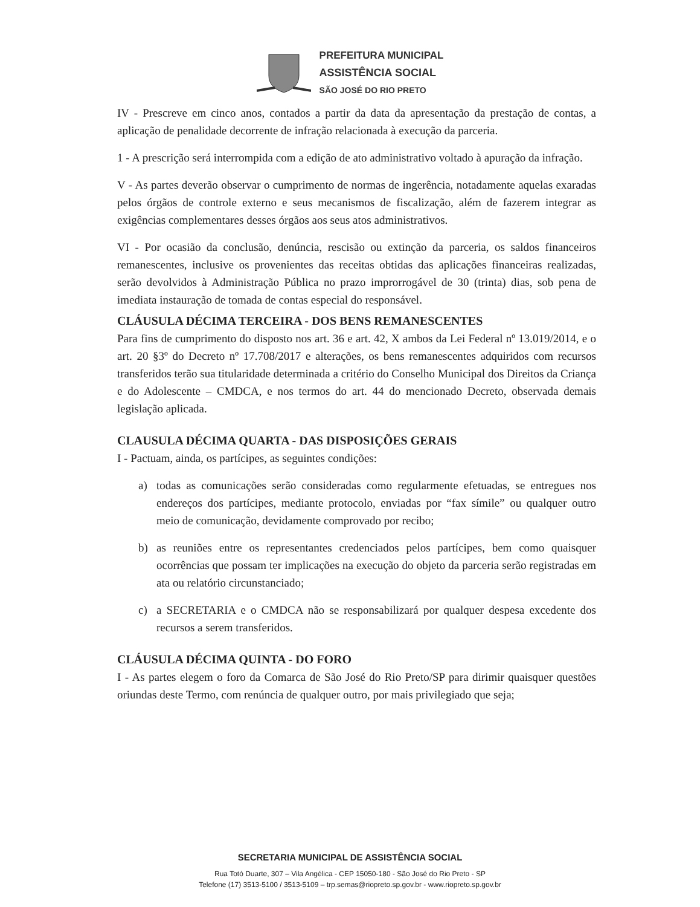PREFEITURA MUNICIPAL
ASSISTÊNCIA SOCIAL
SÃO JOSÉ DO RIO PRETO
IV - Prescreve em cinco anos, contados a partir da data da apresentação da prestação de contas, a aplicação de penalidade decorrente de infração relacionada à execução da parceria.
1 - A prescrição será interrompida com a edição de ato administrativo voltado à apuração da infração.
V - As partes deverão observar o cumprimento de normas de ingerência, notadamente aquelas exaradas pelos órgãos de controle externo e seus mecanismos de fiscalização, além de fazerem integrar as exigências complementares desses órgãos aos seus atos administrativos.
VI - Por ocasião da conclusão, denúncia, rescisão ou extinção da parceria, os saldos financeiros remanescentes, inclusive os provenientes das receitas obtidas das aplicações financeiras realizadas, serão devolvidos à Administração Pública no prazo improrrogável de 30 (trinta) dias, sob pena de imediata instauração de tomada de contas especial do responsável.
CLÁUSULA DÉCIMA TERCEIRA - DOS BENS REMANESCENTES
Para fins de cumprimento do disposto nos art. 36 e art. 42, X ambos da Lei Federal nº 13.019/2014, e o art. 20 §3º do Decreto nº 17.708/2017 e alterações, os bens remanescentes adquiridos com recursos transferidos terão sua titularidade determinada a critério do Conselho Municipal dos Direitos da Criança e do Adolescente – CMDCA, e nos termos do art. 44 do mencionado Decreto, observada demais legislação aplicada.
CLAUSULA DÉCIMA QUARTA - DAS DISPOSIÇÕES GERAIS
I - Pactuam, ainda, os partícipes, as seguintes condições:
a) todas as comunicações serão consideradas como regularmente efetuadas, se entregues nos endereços dos partícipes, mediante protocolo, enviadas por “fax símile” ou qualquer outro meio de comunicação, devidamente comprovado por recibo;
b) as reuniões entre os representantes credenciados pelos partícipes, bem como quaisquer ocorrências que possam ter implicações na execução do objeto da parceria serão registradas em ata ou relatório circunstanciado;
c) a SECRETARIA e o CMDCA não se responsabilizará por qualquer despesa excedente dos recursos a serem transferidos.
CLÁUSULA DÉCIMA QUINTA - DO FORO
I - As partes elegem o foro da Comarca de São José do Rio Preto/SP para dirimir quaisquer questões oriundas deste Termo, com renúncia de qualquer outro, por mais privilegiado que seja;
SECRETARIA MUNICIPAL DE ASSISTÊNCIA SOCIAL
Rua Totó Duarte, 307 – Vila Angélica - CEP 15050-180 - São José do Rio Preto - SP
Telefone (17) 3513-5100 / 3513-5109 – trp.semas@riopreto.sp.gov.br - www.riopreto.sp.gov.br